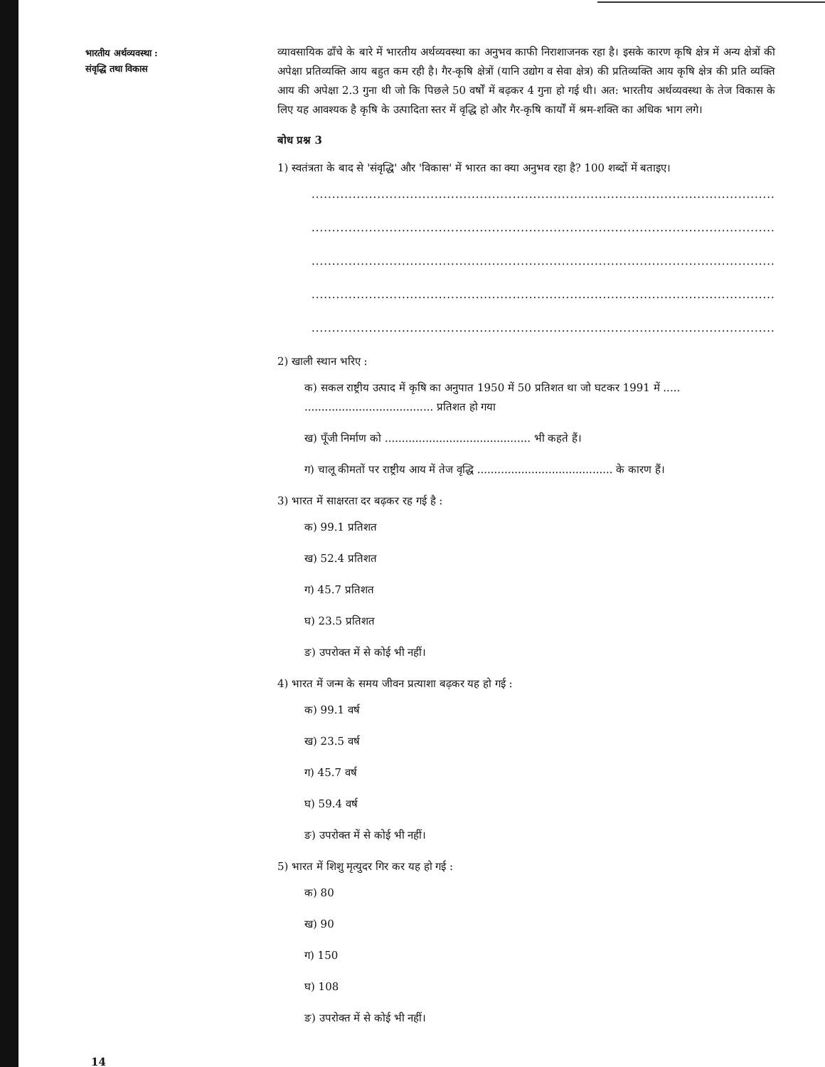भारतीय अर्थव्यवस्था :
संवृद्धि तथा विकास
व्यावसायिक ढाँचे के बारे में भारतीय अर्थव्यवस्था का अनुभव काफी निराशाजनक रहा है। इसके कारण कृषि क्षेत्र में अन्य क्षेत्रों की अपेक्षा प्रतिव्यक्ति आय बहुत कम रही है। गैर-कृषि क्षेत्रों (यानि उद्योग व सेवा क्षेत्र) की प्रतिव्यक्ति आय कृषि क्षेत्र की प्रति व्यक्ति आय की अपेक्षा 2.3 गुना थी जो कि पिछले 50 वर्षों में बढ़कर 4 गुना हो गई थी। अत: भारतीय अर्थव्यवस्था के तेज विकास के लिए यह आवश्यक है कृषि के उत्पादिता स्तर में वृद्धि हो और गैर-कृषि कार्यों में श्रम-शक्ति का अधिक भाग लगे।
बोध प्रश्न 3
1) स्वतंत्रता के बाद से 'संवृद्धि' और 'विकास' में भारत का क्या अनुभव रहा है? 100 शब्दों में बताइए।
..........................................................................................................................
..........................................................................................................................
..........................................................................................................................
..........................................................................................................................
..........................................................................................................................
2) खाली स्थान भरिए :
क) सकल राष्ट्रीय उत्पाद में कृषि का अनुपात 1950 में 50 प्रतिशत था जो घटकर 1991 में ..... ...................................... प्रतिशत हो गया
ख) पूँजी निर्माण को ........................................... भी कहते हैं।
ग) चालू कीमतों पर राष्ट्रीय आय में तेज वृद्धि ........................................ के कारण हैं।
3) भारत में साक्षरता दर बढ़कर रह गई है :
क) 99.1 प्रतिशत
ख) 52.4 प्रतिशत
ग) 45.7 प्रतिशत
घ) 23.5 प्रतिशत
ङ) उपरोक्त में से कोई भी नहीं।
4) भारत में जन्म के समय जीवन प्रत्याशा बढ़कर यह हो गई :
क) 99.1 वर्ष
ख) 23.5 वर्ष
ग) 45.7 वर्ष
घ) 59.4 वर्ष
ङ) उपरोक्त में से कोई भी नहीं।
5) भारत में शिशु मृत्युदर गिर कर यह हो गई :
क) 80
ख) 90
ग) 150
घ) 108
ङ) उपरोक्त में से कोई भी नहीं।
14